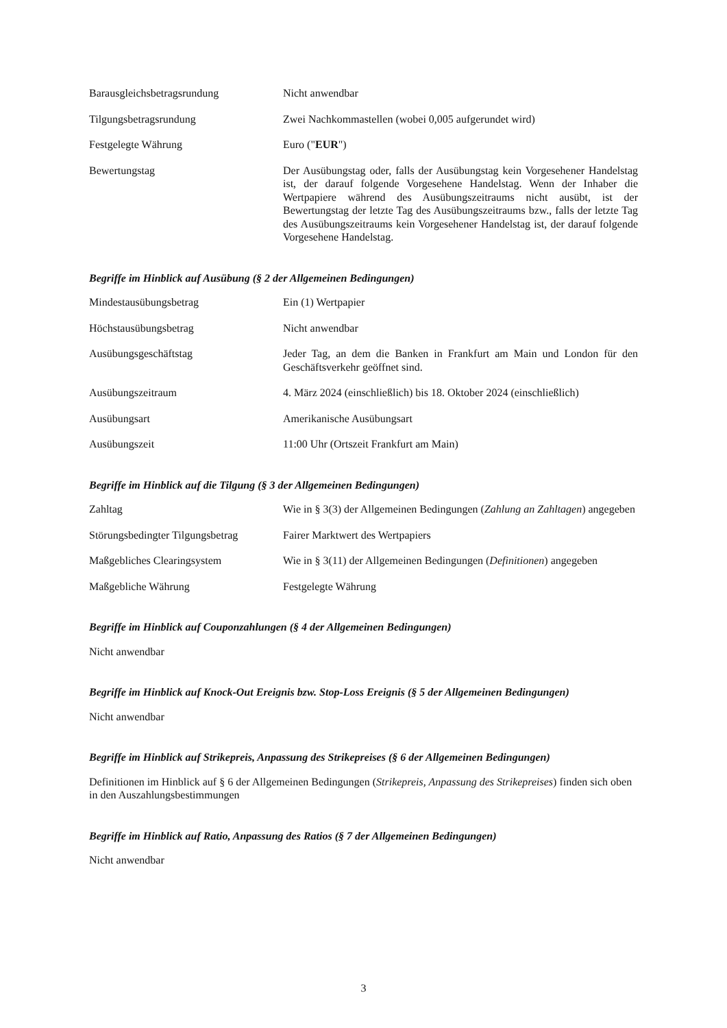Barausgleichsbetragsrundung Nicht anwendbar
Tilgungsbetragsrundung Zwei Nachkommastellen (wobei 0,005 aufgerundet wird)
Festgelegte Währung Euro ("EUR")
Bewertungstag Der Ausübungstag oder, falls der Ausübungstag kein Vorgesehener Handelstag ist, der darauf folgende Vorgesehene Handelstag. Wenn der Inhaber die Wertpapiere während des Ausübungszeitraums nicht ausübt, ist der Bewertungstag der letzte Tag des Ausübungszeitraums bzw., falls der letzte Tag des Ausübungszeitraums kein Vorgesehener Handelstag ist, der darauf folgende Vorgesehene Handelstag.
Begriffe im Hinblick auf Ausübung (§ 2 der Allgemeinen Bedingungen)
Mindestausübungsbetrag Ein (1) Wertpapier
Höchstausübungsbetrag Nicht anwendbar
Ausübungsgeschäftstag Jeder Tag, an dem die Banken in Frankfurt am Main und London für den Geschäftsverkehr geöffnet sind.
Ausübungszeitraum 4. März 2024 (einschließlich) bis 18. Oktober 2024 (einschließlich)
Ausübungsart Amerikanische Ausübungsart
Ausübungszeit 11:00 Uhr (Ortszeit Frankfurt am Main)
Begriffe im Hinblick auf die Tilgung (§ 3 der Allgemeinen Bedingungen)
Zahltag Wie in § 3(3) der Allgemeinen Bedingungen (Zahlung an Zahltagen) angegeben
Störungsbedingter Tilgungsbetrag
Fairer Marktwert des Wertpapiers
Maßgebliches Clearingsystem Wie in § 3(11) der Allgemeinen Bedingungen (Definitionen) angegeben
Maßgebliche Währung Festgelegte Währung
Begriffe im Hinblick auf Couponzahlungen (§ 4 der Allgemeinen Bedingungen)
Nicht anwendbar
Begriffe im Hinblick auf Knock-Out Ereignis bzw. Stop-Loss Ereignis (§ 5 der Allgemeinen Bedingungen)
Nicht anwendbar
Begriffe im Hinblick auf Strikepreis, Anpassung des Strikepreises (§ 6 der Allgemeinen Bedingungen)
Definitionen im Hinblick auf § 6 der Allgemeinen Bedingungen (Strikepreis, Anpassung des Strikepreises) finden sich oben in den Auszahlungsbestimmungen
Begriffe im Hinblick auf Ratio, Anpassung des Ratios (§ 7 der Allgemeinen Bedingungen)
Nicht anwendbar
3